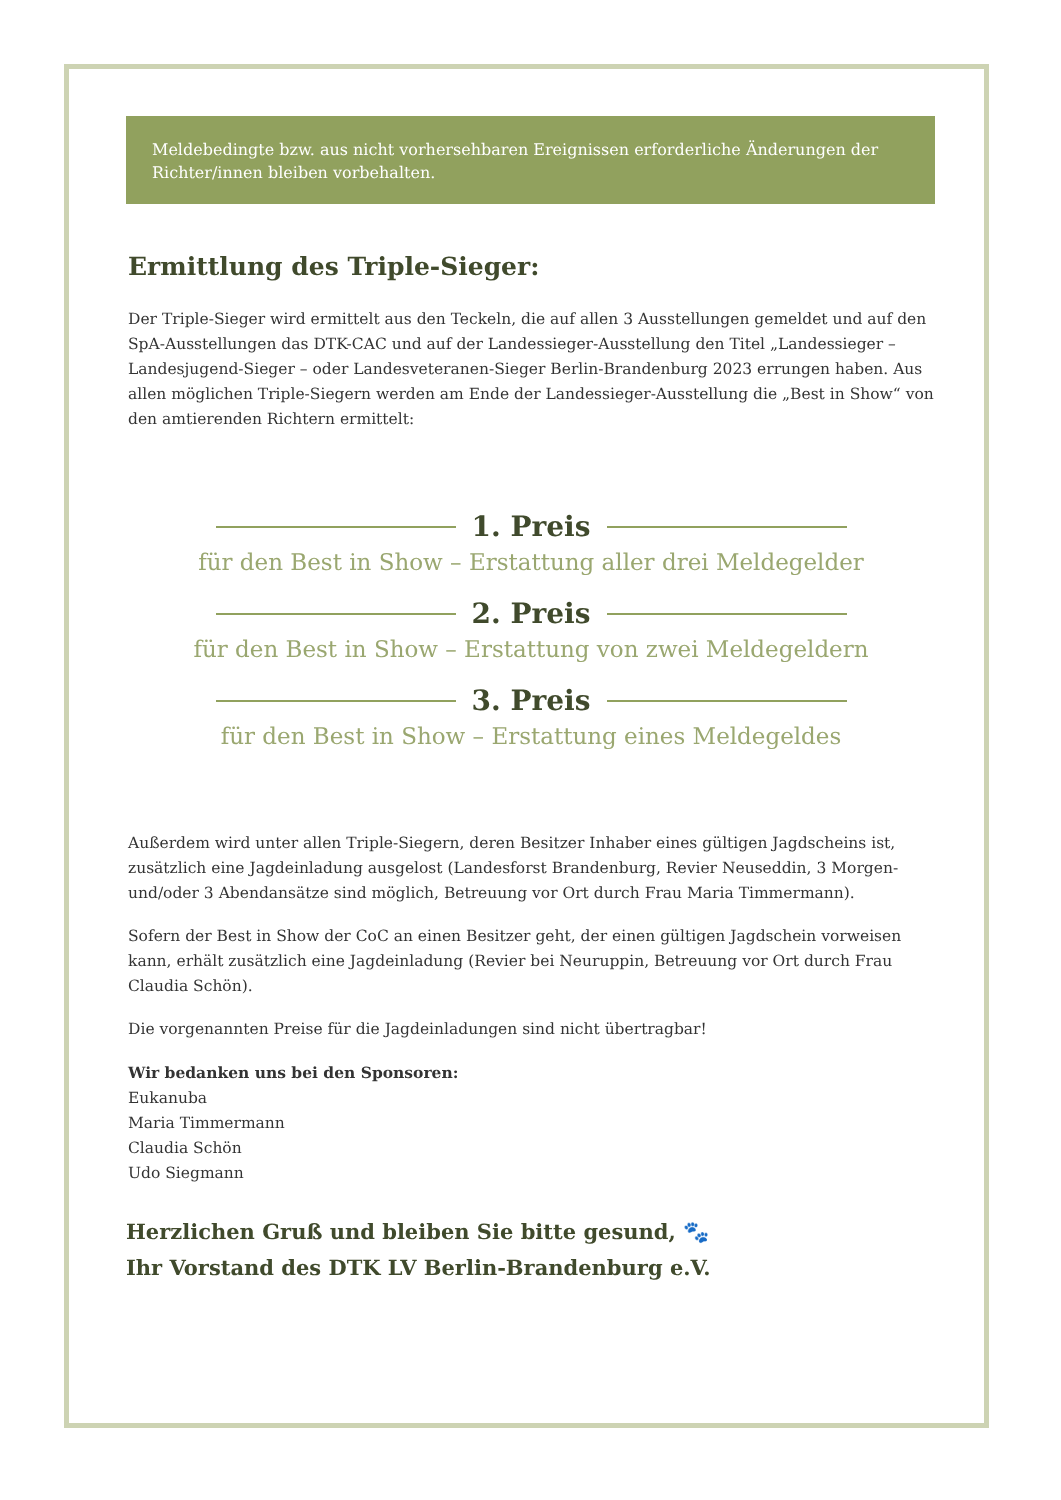Meldebedingte bzw. aus nicht vorhersehbaren Ereignissen erforderliche Änderungen der Richter/innen bleiben vorbehalten.
Ermittlung des Triple-Sieger:
Der Triple-Sieger wird ermittelt aus den Teckeln, die auf allen 3 Ausstellungen gemeldet und auf den SpA-Ausstellungen das DTK-CAC und auf der Landessieger-Ausstellung den Titel „Landessieger – Landesjugend-Sieger – oder Landesveteranen-Sieger Berlin-Brandenburg 2023 errungen haben. Aus allen möglichen Triple-Siegern werden am Ende der Landessieger-Ausstellung die „Best in Show“ von den amtierenden Richtern ermittelt:
1. Preis
für den Best in Show – Erstattung aller drei Meldegelder
2. Preis
für den Best in Show – Erstattung von zwei Meldegeldern
3. Preis
für den Best in Show – Erstattung eines Meldegeldes
Außerdem wird unter allen Triple-Siegern, deren Besitzer Inhaber eines gültigen Jagdscheins ist, zusätzlich eine Jagdeinladung ausgelost (Landesforst Brandenburg, Revier Neuseddin, 3 Morgen- und/oder 3 Abendansätze sind möglich, Betreuung vor Ort durch Frau Maria Timmermann).
Sofern der Best in Show der CoC an einen Besitzer geht, der einen gültigen Jagdschein vorweisen kann, erhält zusätzlich eine Jagdeinladung (Revier bei Neuruppin, Betreuung vor Ort durch Frau Claudia Schön).
Die vorgenannten Preise für die Jagdeinladungen sind nicht übertragbar!
Wir bedanken uns bei den Sponsoren:
Eukanuba
Maria Timmermann
Claudia Schön
Udo Siegmann
Herzlichen Gruß und bleiben Sie bitte gesund, 🐾
Ihr Vorstand des DTK LV Berlin-Brandenburg e.V.